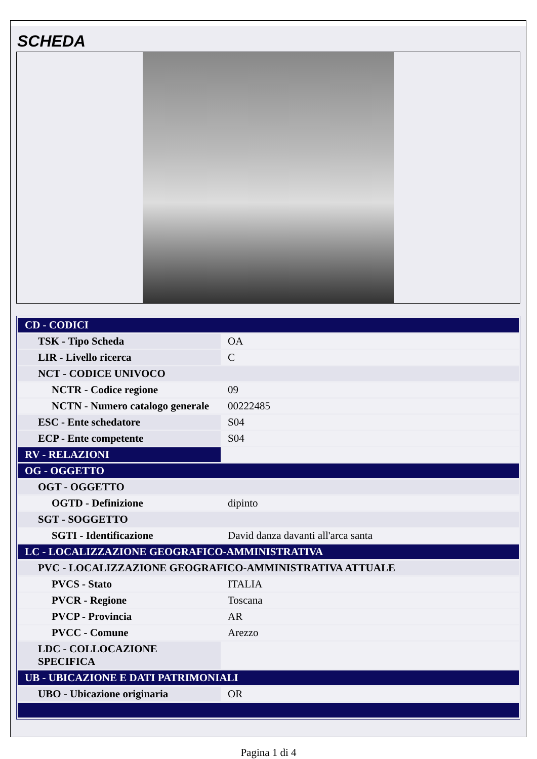SCHEDA
| CD - CODICI | |
| TSK - Tipo Scheda | OA |
| LIR - Livello ricerca | C |
| NCT - CODICE UNIVOCO | |
| NCTR - Codice regione | 09 |
| NCTN - Numero catalogo generale | 00222485 |
| ESC - Ente schedatore | S04 |
| ECP - Ente competente | S04 |
| RV - RELAZIONI | |
| OG - OGGETTO | |
| OGT - OGGETTO | |
| OGTD - Definizione | dipinto |
| SGT - SOGGETTO | |
| SGTI - Identificazione | David danza davanti all'arca santa |
| LC - LOCALIZZAZIONE GEOGRAFICO-AMMINISTRATIVA | |
| PVC - LOCALIZZAZIONE GEOGRAFICO-AMMINISTRATIVA ATTUALE | |
| PVCS - Stato | ITALIA |
| PVCR - Regione | Toscana |
| PVCP - Provincia | AR |
| PVCC - Comune | Arezzo |
| LDC - COLLOCAZIONE SPECIFICA | |
| UB - UBICAZIONE E DATI PATRIMONIALI | |
| UBO - Ubicazione originaria | OR |
Pagina 1 di 4